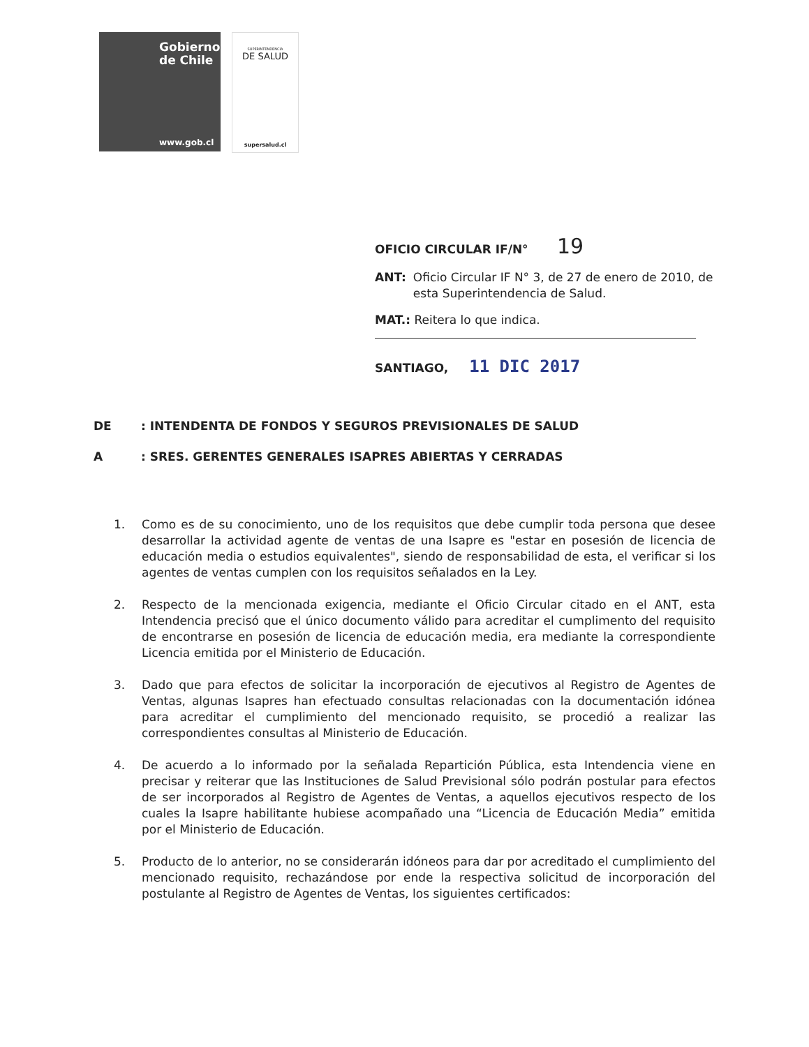Gobierno
de Chile
www.gob.cl
SUPERINTENDENCIA
DE SALUD
supersalud.cl
OFICIO CIRCULAR IF/N° 19
ANT: Oficio Circular IF N° 3, de 27 de enero de 2010, de esta Superintendencia de Salud.
MAT.: Reitera lo que indica.
SANTIAGO, 11 DIC 2017
DE: INTENDENTA DE FONDOS Y SEGUROS PREVISIONALES DE SALUD
A: SRES. GERENTES GENERALES ISAPRES ABIERTAS Y CERRADAS
1. Como es de su conocimiento, uno de los requisitos que debe cumplir toda persona que desee desarrollar la actividad agente de ventas de una Isapre es "estar en posesión de licencia de educación media o estudios equivalentes", siendo de responsabilidad de esta, el verificar si los agentes de ventas cumplen con los requisitos señalados en la Ley.
2. Respecto de la mencionada exigencia, mediante el Oficio Circular citado en el ANT, esta Intendencia precisó que el único documento válido para acreditar el cumplimento del requisito de encontrarse en posesión de licencia de educación media, era mediante la correspondiente Licencia emitida por el Ministerio de Educación.
3. Dado que para efectos de solicitar la incorporación de ejecutivos al Registro de Agentes de Ventas, algunas Isapres han efectuado consultas relacionadas con la documentación idónea para acreditar el cumplimiento del mencionado requisito, se procedió a realizar las correspondientes consultas al Ministerio de Educación.
4. De acuerdo a lo informado por la señalada Repartición Pública, esta Intendencia viene en precisar y reiterar que las Instituciones de Salud Previsional sólo podrán postular para efectos de ser incorporados al Registro de Agentes de Ventas, a aquellos ejecutivos respecto de los cuales la Isapre habilitante hubiese acompañado una “Licencia de Educación Media” emitida por el Ministerio de Educación.
5. Producto de lo anterior, no se considerarán idóneos para dar por acreditado el cumplimiento del mencionado requisito, rechazándose por ende la respectiva solicitud de incorporación del postulante al Registro de Agentes de Ventas, los siguientes certificados: